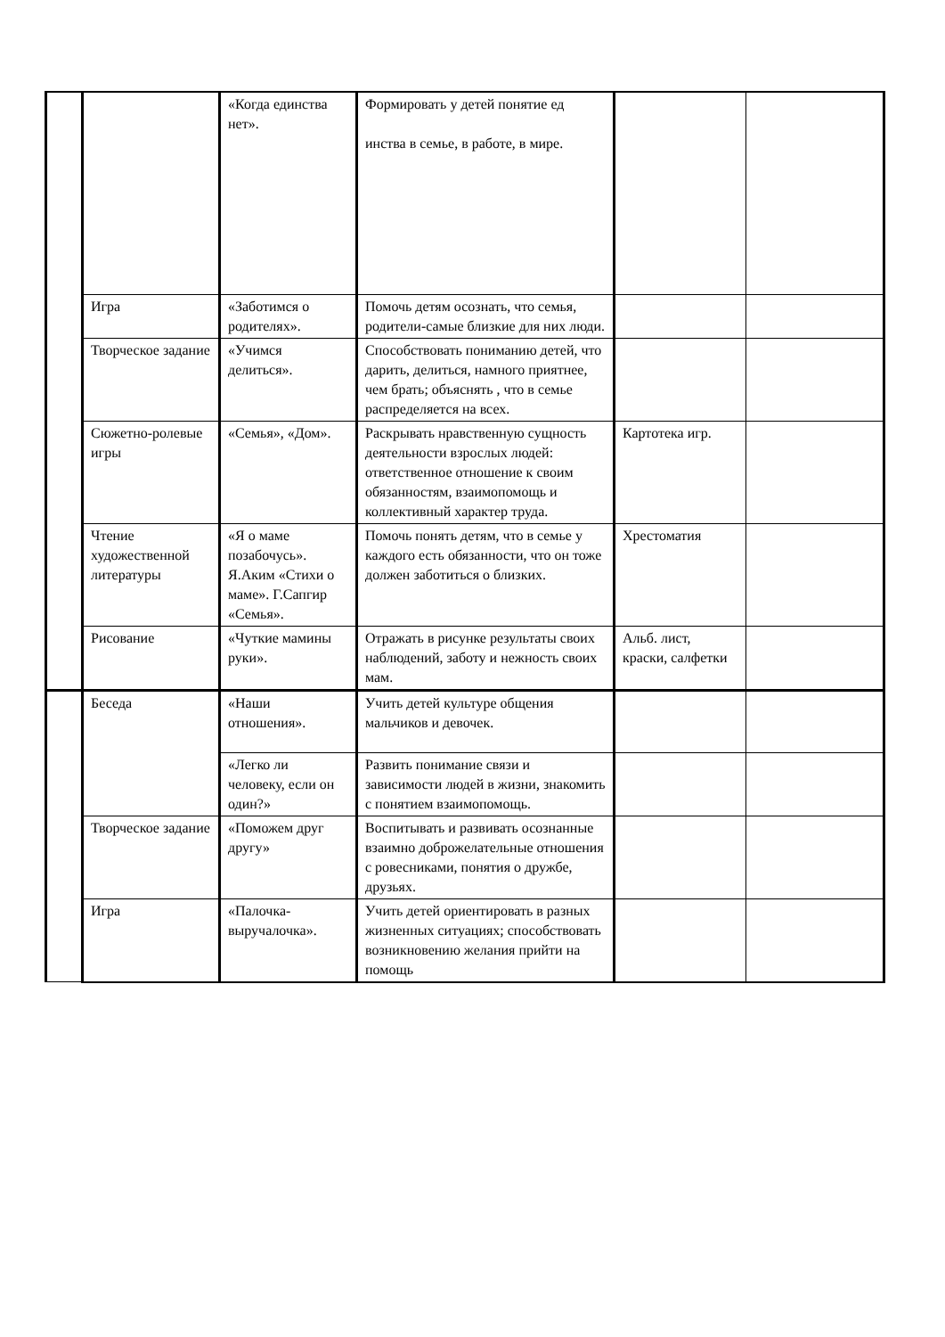| | | «Когда единства нет». | Формировать у детей понятие ед инства в семье, в работе, в мире. | | |
| | Игра | «Заботимся о родителях». | Помочь детям осознать, что семья, родители-самые близкие для них люди. | | |
| | Творческое задание | «Учимся делиться». | Способствовать пониманию детей, что дарить, делиться, намного приятнее, чем брать; объяснять , что в семье распределяется на всех. | | |
| | Сюжетно-ролевые игры | «Семья», «Дом». | Раскрывать нравственную сущность деятельности взрослых людей: ответственное отношение к своим обязанностям, взаимопомощь и коллективный характер труда. | Картотека игр. | |
| | Чтение художественной литературы | «Я о маме позабочусь». Я.Аким «Стихи о маме». Г.Сапгир «Семья». | Помочь понять детям, что в семье у каждого есть обязанности, что он тоже должен заботиться о близких. | Хрестоматия | |
| | Рисование | «Чуткие мамины руки». | Отражать в рисунке результаты своих наблюдений, заботу и нежность своих мам. | Альб. лист, краски, салфетки | |
| | Беседа | «Наши отношения». | Учить детей культуре общения мальчиков и девочек. | | |
| | | «Легко ли человеку, если он один?» | Развить понимание связи и зависимости людей в жизни, знакомить с понятием взаимопомощь. | | |
| | Творческое задание | «Поможем друг другу» | Воспитывать и развивать осознанные взаимно доброжелательные отношения с ровесниками, понятия о дружбе, друзьях. | | |
| | Игра | «Палочка-выручалочка». | Учить детей ориентировать в разных жизненных ситуациях; способствовать возникновению желания прийти на помощь | | |